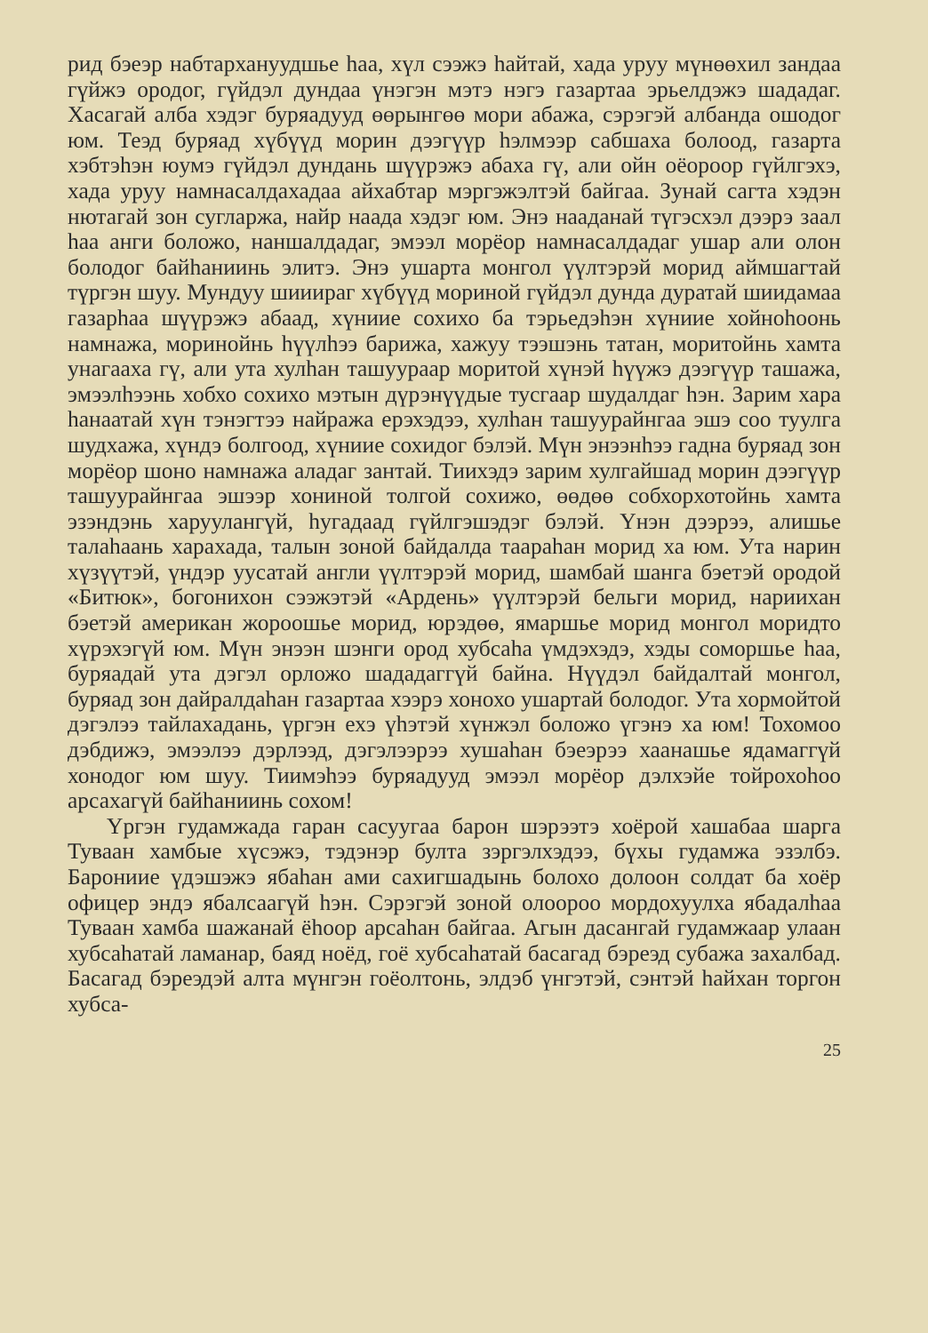рид бэеэр набтархануудшье һаа, хүл сээжэ һайтай, хада уруу мүнөөхил зандаа гүйжэ ородог, гүйдэл дундаа үнэгэн мэтэ нэгэ газартаа эрьелдэжэ шададаг. Хасагай алба хэдэг буряадууд өөрынгөө мори абажа, сэрэгэй албанда ошодог юм. Теэд буряад хүбүүд морин дээгүүр һэлмээр сабшаха болоод, газарта хэбтэһэн юумэ гүйдэл дундань шүүрэжэ абаха гү, али ойн оёороор гүйлгэхэ, хада уруу намнасалдахадаа айхабтар мэргэжэлтэй байгаа. Зунай сагта хэдэн нютагай зон сугларжа, найр наада хэдэг юм. Энэ нааданай түгэсхэл дээрэ заал һаа анги боложо, наншалдадаг, эмээл морёор намнасалдадаг ушар али олон болодог байһаниинь элитэ. Энэ ушарта монгол үүлтэрэй морид аймшагтай түргэн шуу. Мундуу шииираг хүбүүд мориной гүйдэл дунда дуратай шиидамаа газарһаа шүүрэжэ абаад, хүниие сохихо ба тэрьедэһэн хүниие хойноһоонь намнажа, моринойнь һүүлһээ барижа, хажуу тээшэнь татан, моритойнь хамта унагааха гү, али ута хулһан ташуураар моритой хүнэй һүүжэ дээгүүр ташажа, эмээлһээнь хобхо сохихо мэтын дүрэнүүдые тусгаар шудалдаг һэн. Зарим хара һанаатай хүн тэнэгтээ найража ерэхэдээ, хулһан ташуурайнгаа эшэ соо туулга шудхажа, хүндэ болгоод, хүниие сохидог бэлэй. Мүн энээнһээ гадна буряад зон морёор шоно намнажа аладаг зантай. Тиихэдэ зарим хулгайшад морин дээгүүр ташуурайнгаа эшээр хониной толгой сохижо, өөдөө собхорхотойнь хамта эзэндэнь харуулангүй, һугадаад гүйлгэшэдэг бэлэй. Үнэн дээрээ, алишье талаһаань харахада, талын зоной байдалда таараһан морид ха юм. Ута нарин хүзүүтэй, үндэр уусатай англи үүлтэрэй морид, шамбай шанга бэетэй ородой «Битюк», богонихон сээжэтэй «Ардень» үүлтэрэй бельги морид, нариихан бэетэй американ жороошье морид, юрэдөө, ямаршье морид монгол моридто хүрэхэгүй юм. Мүн энээн шэнги ород хубсаһа үмдэхэдэ, хэды соморшье һаа, буряадай ута дэгэл орложо шададаггүй байна. Нүүдэл байдалтай монгол, буряад зон дайралдаһан газартаа хээрэ хонохо ушартай болодог. Ута хормойтой дэгэлээ тайлахадань, үргэн ехэ үһэтэй хүнжэл боложо үгэнэ ха юм! Тохомоо дэбдижэ, эмээлээ дэрлээд, дэгэлээрээ хушаһан бэеэрээ хаанашье ядамаггүй хонодог юм шуу. Тиимэһээ буряадууд эмээл морёор дэлхэйе тойрохоһоо арсахагүй байһаниинь сохом!
Үргэн гудамжада гаран сасуугаа барон шэрээтэ хоёрой хашабаа шарга Туваан хамбые хүсэжэ, тэдэнэр бултa зэргэлхэдээ, бүхы гудамжа эзэлбэ. Барониие үдэшэжэ ябаһан ами сахигшадынь болохо долоон солдат ба хоёр офицер эндэ ябалсаагүй һэн. Сэрэгэй зоной олоороо мордохуулха ябадалһаа Туваан хамба шажанай ёһоор арсаһан байгаа. Агын дасангай гудамжаар улаан хубсаһатай ламанар, баяд ноёд, гоё хубсаһатай басагад бэреэд субажа захалбад. Басагад бэреэдэй алта мүнгэн гоёолтонь, элдэб үнгэтэй, сэнтэй һайхан торгон хубса-
25